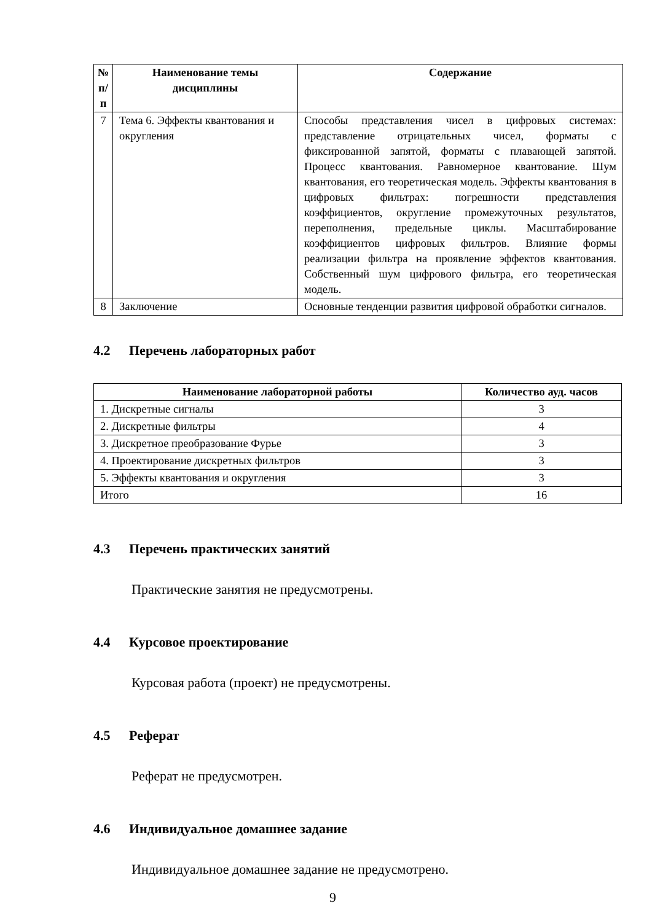| № п/п | Наименование темы дисциплины | Содержание |
| --- | --- | --- |
| 7 | Тема 6. Эффекты квантования и округления | Способы представления чисел в цифровых системах: представление отрицательных чисел, форматы с фиксированной запятой, форматы с плавающей запятой. Процесс квантования. Равномерное квантование. Шум квантования, его теоретическая модель. Эффекты квантования в цифровых фильтрах: погрешности представления коэффициентов, округление промежуточных результатов, переполнения, предельные циклы. Масштабирование коэффициентов цифровых фильтров. Влияние формы реализации фильтра на проявление эффектов квантования. Собственный шум цифрового фильтра, его теоретическая модель. |
| 8 | Заключение | Основные тенденции развития цифровой обработки сигналов. |
4.2 Перечень лабораторных работ
| Наименование лабораторной работы | Количество ауд. часов |
| --- | --- |
| 1. Дискретные сигналы | 3 |
| 2. Дискретные фильтры | 4 |
| 3. Дискретное преобразование Фурье | 3 |
| 4. Проектирование дискретных фильтров | 3 |
| 5. Эффекты квантования и округления | 3 |
| Итого | 16 |
4.3 Перечень практических занятий
Практические занятия не предусмотрены.
4.4 Курсовое проектирование
Курсовая работа (проект) не предусмотрены.
4.5 Реферат
Реферат не предусмотрен.
4.6 Индивидуальное домашнее задание
Индивидуальное домашнее задание не предусмотрено.
9